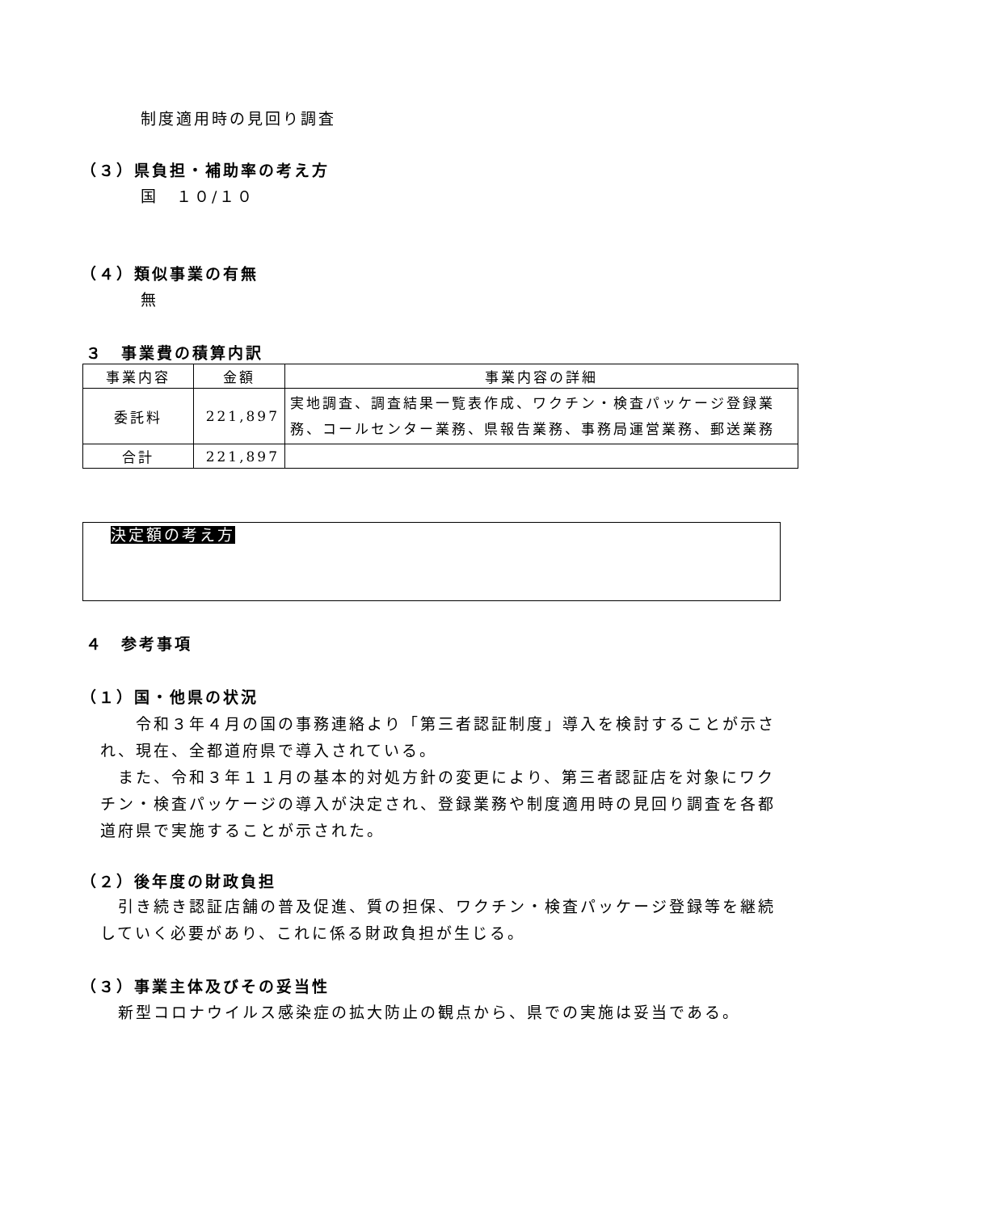制度適用時の見回り調査
（３）県負担・補助率の考え方
国　１０/１０
（４）類似事業の有無
無
３　事業費の積算内訳
| 事業内容 | 金額 | 事業内容の詳細 |
| --- | --- | --- |
| 委託料 | 221,897 | 実地調査、調査結果一覧表作成、ワクチン・検査パッケージ登録業務、コールセンター業務、県報告業務、事務局運営業務、郵送業務 |
| 合計 | 221,897 | |
決定額の考え方
４　参考事項
（１）国・他県の状況
　　令和３年４月の国の事務連絡より「第三者認証制度」導入を検討することが示され、現在、全都道府県で導入されている。
　また、令和３年１１月の基本的対処方針の変更により、第三者認証店を対象にワクチン・検査パッケージの導入が決定され、登録業務や制度適用時の見回り調査を各都道府県で実施することが示された。
（２）後年度の財政負担
　引き続き認証店舗の普及促進、質の担保、ワクチン・検査パッケージ登録等を継続していく必要があり、これに係る財政負担が生じる。
（３）事業主体及びその妥当性
　新型コロナウイルス感染症の拡大防止の観点から、県での実施は妥当である。